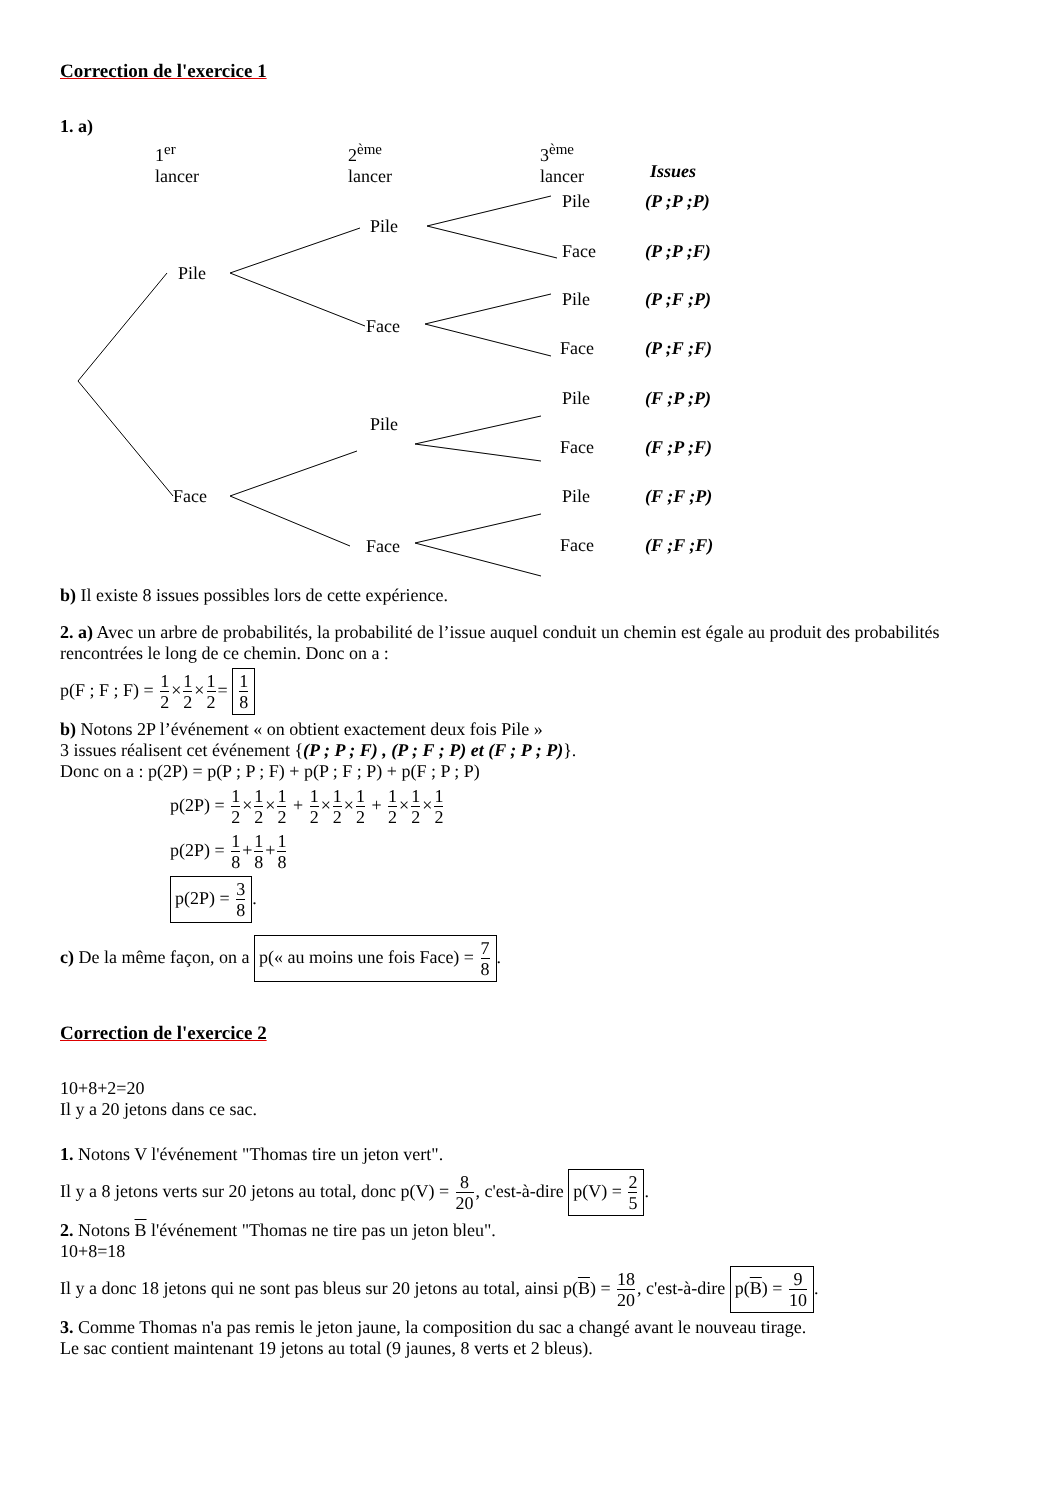Correction de l'exercice 1
1. a)
1<sup>er</sup>
lancer
2<sup>ème</sup>
lancer
3<sup>ème</sup>
lancer
Issues
Pile
Face
Pile
Face
Pile
Face
Pile (P ;P ;P)
Face (P ;P ;F)
Pile (P ;F ;P)
Face (P ;F ;F)
Pile (F ;P ;P)
Face (F ;P ;F)
Pile (F ;F ;P)
Face (F ;F ;F)
b) Il existe 8 issues possibles lors de cette expérience.
2. a) Avec un arbre de probabilités, la probabilité de l’issue auquel conduit un chemin est égale au produit des probabilités rencontrées le long de ce chemin. Donc on a :
p(F ; F ; F) = 1 2×1 2×1 2= 1 8
b) Notons 2P l’événement « on obtient exactement deux fois Pile »
3 issues réalisent cet événement {(P ; P ; F) , (P ; F ; P) et (F ; P ; P)}.
Donc on a : p(2P) = p(P ; P ; F) + p(P ; F ; P) + p(F ; P ; P)
p(2P) = 1 2×1 2×1 2 + 1 2×1 2×1 2 + 1 2×1 2×1 2
p(2P) = 1 8+1 8+1 8
p(2P) = 3 8.
c) De la même façon, on a p(« au moins une fois Face) = 7 8.
Correction de l'exercice 2
10+8+2=20
Il y a 20 jetons dans ce sac.
1. Notons V l'événement "Thomas tire un jeton vert".
Il y a 8 jetons verts sur 20 jetons au total, donc p(V) = 8 20, c'est-à-dire p(V) = 2 5.
2. Notons B l'événement "Thomas ne tire pas un jeton bleu".
10+8=18
Il y a donc 18 jetons qui ne sont pas bleus sur 20 jetons au total, ainsi p(B) = 18 20, c'est-à-dire p(B) = 9 10.
3. Comme Thomas n'a pas remis le jeton jaune, la composition du sac a changé avant le nouveau tirage.
Le sac contient maintenant 19 jetons au total (9 jaunes, 8 verts et 2 bleus).